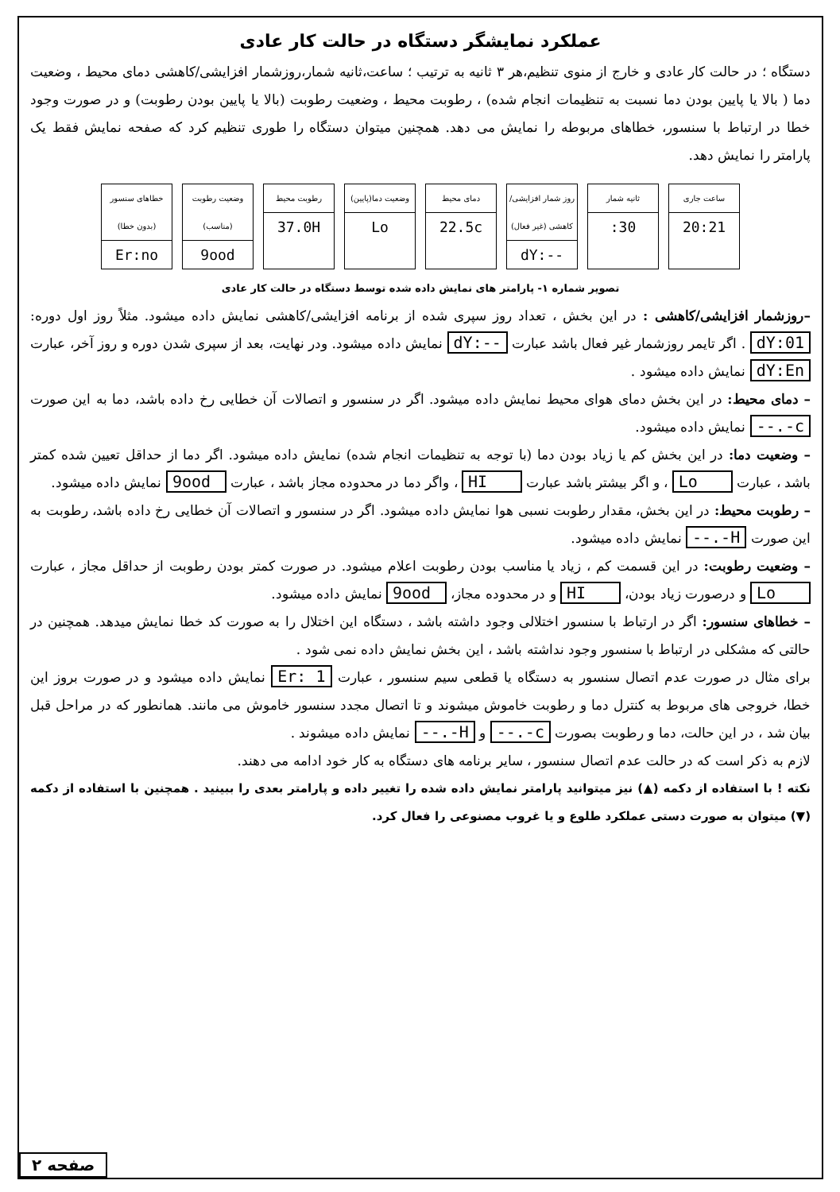عملکرد نمایشگر دستگاه در حالت کار عادی
دستگاه ؛ در حالت کار عادی و خارج از منوی تنظیم،هر ۳ ثانیه به ترتیب ؛ ساعت،ثانیه شمار،روزشمار افزایشی/کاهشی دمای محیط ، وضعیت دما ( بالا یا پایین بودن دما نسبت به تنظیمات انجام شده) ، رطوبت محیط ، وضعیت رطوبت (بالا یا پایین بودن رطوبت) و در صورت وجود خطا در ارتباط با سنسور، خطاهای مربوطه را نمایش می دهد. همچنین میتوان دستگاه را طوری تنظیم کرد که صفحه نمایش فقط یک پارامتر را نمایش دهد.
ساعت جاری
20:21
ثانیه شمار
:30
روز شمار افزایشی/کاهشی (غیر فعال)
dY:--
دمای محیط
22.5c
وضعیت دما(پایین)
Lo
رطوبت محیط
37.0H
وضعیت رطوبت (مناسب)
9ood
خطاهای سنسور (بدون خطا)
Er:no
تصویر شماره ۱- پارامتر های نمایش داده شده توسط دستگاه در حالت کار عادی
–روزشمار افزایشی/کاهشی : در این بخش ، تعداد روز سپری شده از برنامه افزایشی/کاهشی نمایش داده میشود. مثلاً روز اول دوره: dY:01 . اگر تایمر روزشمار غیر فعال باشد عبارت dY:-- نمایش داده میشود. ودر نهایت، بعد از سپری شدن دوره و روز آخر، عبارت dY:En نمایش داده میشود .
– دمای محیط: در این بخش دمای هوای محیط نمایش داده میشود. اگر در سنسور و اتصالات آن خطایی رخ داده باشد، دما به این صورت --.-c نمایش داده میشود.
– وضعیت دما: در این بخش کم یا زیاد بودن دما (با توجه به تنظیمات انجام شده) نمایش داده میشود. اگر دما از حداقل تعیین شده کمتر باشد ، عبارت Lo ، و اگر بیشتر باشد عبارت HI ، واگر دما در محدوده مجاز باشد ، عبارت 9ood نمایش داده میشود.
– رطوبت محیط: در این بخش، مقدار رطوبت نسبی هوا نمایش داده میشود. اگر در سنسور و اتصالات آن خطایی رخ داده باشد، رطوبت به این صورت --.-H نمایش داده میشود.
– وضعیت رطوبت: در این قسمت کم ، زیاد یا مناسب بودن رطوبت اعلام میشود. در صورت کمتر بودن رطوبت از حداقل مجاز ، عبارت Lo و درصورت زیاد بودن، HI و در محدوده مجاز، 9ood نمایش داده میشود.
– خطاهای سنسور: اگر در ارتباط با سنسور اختلالی وجود داشته باشد ، دستگاه این اختلال را به صورت کد خطا نمایش میدهد. همچنین در حالتی که مشکلی در ارتباط با سنسور وجود نداشته باشد ، این بخش نمایش داده نمی شود .
برای مثال در صورت عدم اتصال سنسور به دستگاه یا قطعی سیم سنسور ، عبارت Er: 1 نمایش داده میشود و در صورت بروز این خطا، خروجی های مربوط به کنترل دما و رطوبت خاموش میشوند و تا اتصال مجدد سنسور خاموش می مانند. همانطور که در مراحل قبل بیان شد ، در این حالت، دما و رطوبت بصورت --.-c و --.-H نمایش داده میشوند .
لازم به ذکر است که در حالت عدم اتصال سنسور ، سایر برنامه های دستگاه به کار خود ادامه می دهند.
نکته ! با استفاده از دکمه (▲) نیز میتوانید پارامتر نمایش داده شده را تغییر داده و پارامتر بعدی را ببینید . همچنین با استفاده از دکمه (▼) میتوان به صورت دستی عملکرد طلوع و یا غروب مصنوعی را فعال کرد.
صفحه ۲